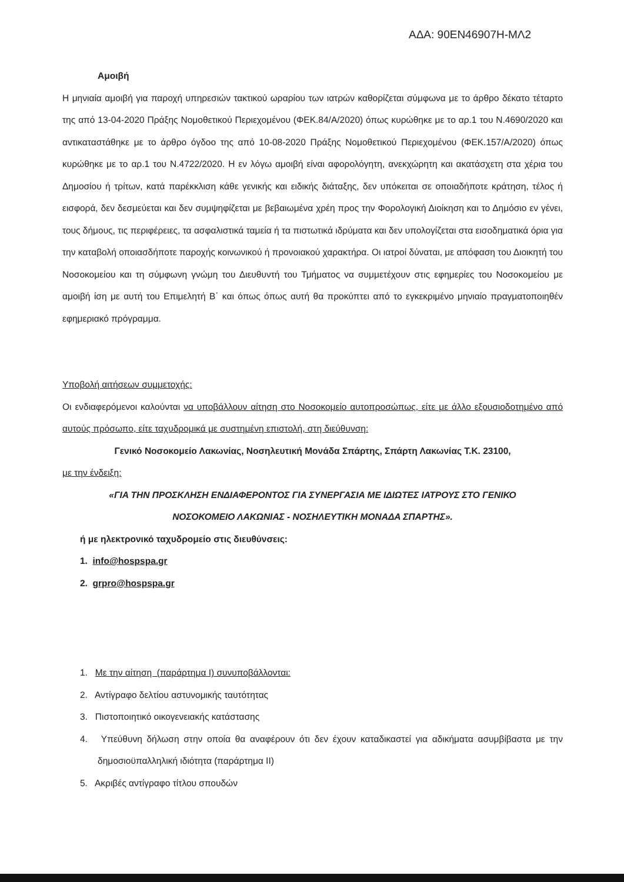ΑΔΑ: 90ΕΝ46907Η-ΜΛ2
Αμοιβή
Η μηνιαία αμοιβή για παροχή υπηρεσιών τακτικού ωραρίου των ιατρών καθορίζεται σύμφωνα με το άρθρο δέκατο τέταρτο της από 13-04-2020 Πράξης Νομοθετικού Περιεχομένου (ΦΕΚ.84/Α/2020) όπως κυρώθηκε με το αρ.1 του Ν.4690/2020 και αντικαταστάθηκε με το άρθρο όγδοο της από 10-08-2020 Πράξης Νομοθετικού Περιεχομένου (ΦΕΚ.157/Α/2020) όπως κυρώθηκε με το αρ.1 του Ν.4722/2020. Η εν λόγω αμοιβή είναι αφορολόγητη, ανεκχώρητη και ακατάσχετη στα χέρια του Δημοσίου ή τρίτων, κατά παρέκκλιση κάθε γενικής και ειδικής διάταξης, δεν υπόκειται σε οποιαδήποτε κράτηση, τέλος ή εισφορά, δεν δεσμεύεται και δεν συμψηφίζεται με βεβαιωμένα χρέη προς την Φορολογική Διοίκηση και το Δημόσιο εν γένει, τους δήμους, τις περιφέρειες, τα ασφαλιστικά ταμεία ή τα πιστωτικά ιδρύματα και δεν υπολογίζεται στα εισοδηματικά όρια για την καταβολή οποιασδήποτε παροχής κοινωνικού ή προνοιακού χαρακτήρα. Οι ιατροί δύναται, με απόφαση του Διοικητή του Νοσοκομείου και τη σύμφωνη γνώμη του Διευθυντή του Τμήματος να συμμετέχουν στις εφημερίες του Νοσοκομείου με αμοιβή ίση με αυτή του Επιμελητή Β΄ και όπως όπως αυτή θα προκύπτει από το εγκεκριμένο μηνιαίο πραγματοποιηθέν εφημεριακό πρόγραμμα.
Υποβολή αιτήσεων συμμετοχής:
Οι ενδιαφερόμενοι καλούνται να υποβάλλουν αίτηση στο Νοσοκομείο αυτοπροσώπως, είτε με άλλο εξουσιοδοτημένο από αυτούς πρόσωπο, είτε ταχυδρομικά με συστημένη επιστολή, στη διεύθυνση:
Γενικό Νοσοκομείο Λακωνίας, Νοσηλευτική Μονάδα Σπάρτης, Σπάρτη Λακωνίας Τ.Κ. 23100,
με την ένδειξη:
«ΓΙΑ ΤΗΝ ΠΡΟΣΚΛΗΣΗ ΕΝΔΙΑΦΕΡΟΝΤΟΣ ΓΙΑ ΣΥΝΕΡΓΑΣΙΑ ΜΕ ΙΔΙΩΤΕΣ ΙΑΤΡΟΥΣ ΣΤΟ ΓΕΝΙΚΟ
ΝΟΣΟΚΟΜΕΙΟ ΛΑΚΩΝΙΑΣ - ΝΟΣΗΛΕΥΤΙΚΗ ΜΟΝΑΔΑ ΣΠΑΡΤΗΣ».
ή με ηλεκτρονικό ταχυδρομείο στις διευθύνσεις:
1. info@hospspa.gr
2. grpro@hospspa.gr
1. Με την αίτηση (παράρτημα Ι) συνυποβάλλονται:
2. Αντίγραφο δελτίου αστυνομικής ταυτότητας
3. Πιστοποιητικό οικογενειακής κατάστασης
4. Υπεύθυνη δήλωση στην οποία θα αναφέρουν ότι δεν έχουν καταδικαστεί για αδικήματα ασυμβίβαστα με την δημοσιοϋπαλληλική ιδιότητα (παράρτημα ΙΙ)
5. Ακριβές αντίγραφο τίτλου σπουδών